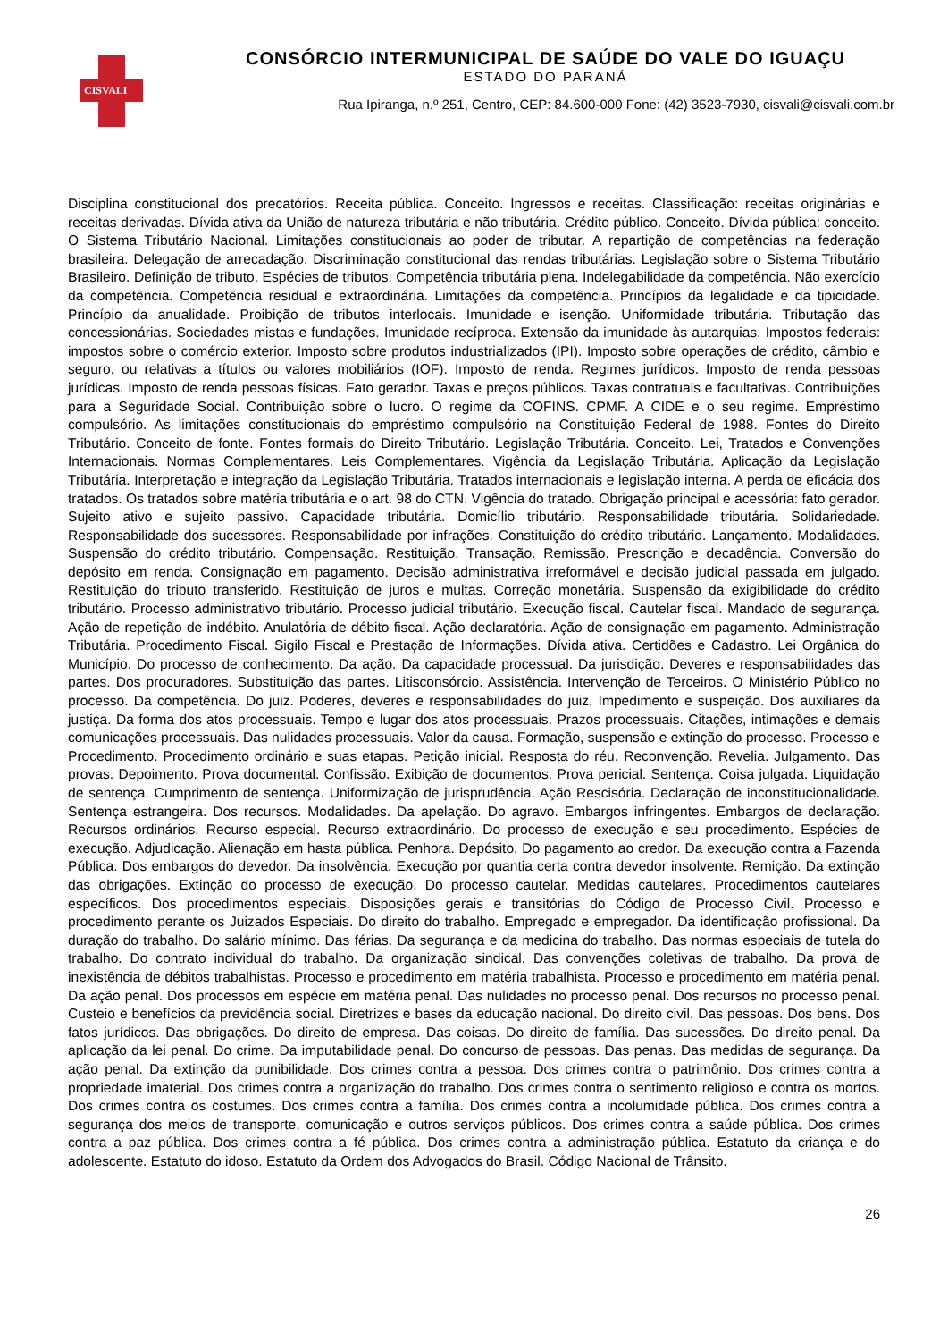CISVALI
CONSÓRCIO INTERMUNICIPAL DE SAÚDE DO VALE DO IGUAÇU
ESTADO DO PARANÁ
Rua Ipiranga, n.º 251, Centro, CEP: 84.600-000 Fone: (42) 3523-7930, cisvali@cisvali.com.br
Disciplina constitucional dos precatórios. Receita pública. Conceito. Ingressos e receitas. Classificação: receitas originárias e receitas derivadas. Dívida ativa da União de natureza tributária e não tributária. Crédito público. Conceito. Dívida pública: conceito. O Sistema Tributário Nacional. Limitações constitucionais ao poder de tributar. A repartição de competências na federação brasileira. Delegação de arrecadação. Discriminação constitucional das rendas tributárias. Legislação sobre o Sistema Tributário Brasileiro. Definição de tributo. Espécies de tributos. Competência tributária plena. Indelegabilidade da competência. Não exercício da competência. Competência residual e extraordinária. Limitações da competência. Princípios da legalidade e da tipicidade. Princípio da anualidade. Proibição de tributos interlocais. Imunidade e isenção. Uniformidade tributária. Tributação das concessionárias. Sociedades mistas e fundações. Imunidade recíproca. Extensão da imunidade às autarquias. Impostos federais: impostos sobre o comércio exterior. Imposto sobre produtos industrializados (IPI). Imposto sobre operações de crédito, câmbio e seguro, ou relativas a títulos ou valores mobiliários (IOF). Imposto de renda. Regimes jurídicos. Imposto de renda pessoas jurídicas. Imposto de renda pessoas físicas. Fato gerador. Taxas e preços públicos. Taxas contratuais e facultativas. Contribuições para a Seguridade Social. Contribuição sobre o lucro. O regime da COFINS. CPMF. A CIDE e o seu regime. Empréstimo compulsório. As limitações constitucionais do empréstimo compulsório na Constituição Federal de 1988. Fontes do Direito Tributário. Conceito de fonte. Fontes formais do Direito Tributário. Legislação Tributária. Conceito. Lei, Tratados e Convenções Internacionais. Normas Complementares. Leis Complementares. Vigência da Legislação Tributária. Aplicação da Legislação Tributária. Interpretação e integração da Legislação Tributária. Tratados internacionais e legislação interna. A perda de eficácia dos tratados. Os tratados sobre matéria tributária e o art. 98 do CTN. Vigência do tratado. Obrigação principal e acessória: fato gerador. Sujeito ativo e sujeito passivo. Capacidade tributária. Domicílio tributário. Responsabilidade tributária. Solidariedade. Responsabilidade dos sucessores. Responsabilidade por infrações. Constituição do crédito tributário. Lançamento. Modalidades. Suspensão do crédito tributário. Compensação. Restituição. Transação. Remissão. Prescrição e decadência. Conversão do depósito em renda. Consignação em pagamento. Decisão administrativa irreformável e decisão judicial passada em julgado. Restituição do tributo transferido. Restituição de juros e multas. Correção monetária. Suspensão da exigibilidade do crédito tributário. Processo administrativo tributário. Processo judicial tributário. Execução fiscal. Cautelar fiscal. Mandado de segurança. Ação de repetição de indébito. Anulatória de débito fiscal. Ação declaratória. Ação de consignação em pagamento. Administração Tributária. Procedimento Fiscal. Sigilo Fiscal e Prestação de Informações. Dívida ativa. Certidões e Cadastro. Lei Orgânica do Município. Do processo de conhecimento. Da ação. Da capacidade processual. Da jurisdição. Deveres e responsabilidades das partes. Dos procuradores. Substituição das partes. Litisconsórcio. Assistência. Intervenção de Terceiros. O Ministério Público no processo. Da competência. Do juiz. Poderes, deveres e responsabilidades do juiz. Impedimento e suspeição. Dos auxiliares da justiça. Da forma dos atos processuais. Tempo e lugar dos atos processuais. Prazos processuais. Citações, intimações e demais comunicações processuais. Das nulidades processuais. Valor da causa. Formação, suspensão e extinção do processo. Processo e Procedimento. Procedimento ordinário e suas etapas. Petição inicial. Resposta do réu. Reconvenção. Revelia. Julgamento. Das provas. Depoimento. Prova documental. Confissão. Exibição de documentos. Prova pericial. Sentença. Coisa julgada. Liquidação de sentença. Cumprimento de sentença. Uniformização de jurisprudência. Ação Rescisória. Declaração de inconstitucionalidade. Sentença estrangeira. Dos recursos. Modalidades. Da apelação. Do agravo. Embargos infringentes. Embargos de declaração. Recursos ordinários. Recurso especial. Recurso extraordinário. Do processo de execução e seu procedimento. Espécies de execução. Adjudicação. Alienação em hasta pública. Penhora. Depósito. Do pagamento ao credor. Da execução contra a Fazenda Pública. Dos embargos do devedor. Da insolvência. Execução por quantia certa contra devedor insolvente. Remição. Da extinção das obrigações. Extinção do processo de execução. Do processo cautelar. Medidas cautelares. Procedimentos cautelares específicos. Dos procedimentos especiais. Disposições gerais e transitórias do Código de Processo Civil. Processo e procedimento perante os Juizados Especiais. Do direito do trabalho. Empregado e empregador. Da identificação profissional. Da duração do trabalho. Do salário mínimo. Das férias. Da segurança e da medicina do trabalho. Das normas especiais de tutela do trabalho. Do contrato individual do trabalho. Da organização sindical. Das convenções coletivas de trabalho. Da prova de inexistência de débitos trabalhistas. Processo e procedimento em matéria trabalhista. Processo e procedimento em matéria penal. Da ação penal. Dos processos em espécie em matéria penal. Das nulidades no processo penal. Dos recursos no processo penal. Custeio e benefícios da previdência social. Diretrizes e bases da educação nacional. Do direito civil. Das pessoas. Dos bens. Dos fatos jurídicos. Das obrigações. Do direito de empresa. Das coisas. Do direito de família. Das sucessões. Do direito penal. Da aplicação da lei penal. Do crime. Da imputabilidade penal. Do concurso de pessoas. Das penas. Das medidas de segurança. Da ação penal. Da extinção da punibilidade. Dos crimes contra a pessoa. Dos crimes contra o patrimônio. Dos crimes contra a propriedade imaterial. Dos crimes contra a organização do trabalho. Dos crimes contra o sentimento religioso e contra os mortos. Dos crimes contra os costumes. Dos crimes contra a família. Dos crimes contra a incolumidade pública. Dos crimes contra a segurança dos meios de transporte, comunicação e outros serviços públicos. Dos crimes contra a saúde pública. Dos crimes contra a paz pública. Dos crimes contra a fé pública. Dos crimes contra a administração pública. Estatuto da criança e do adolescente. Estatuto do idoso. Estatuto da Ordem dos Advogados do Brasil. Código Nacional de Trânsito.
26